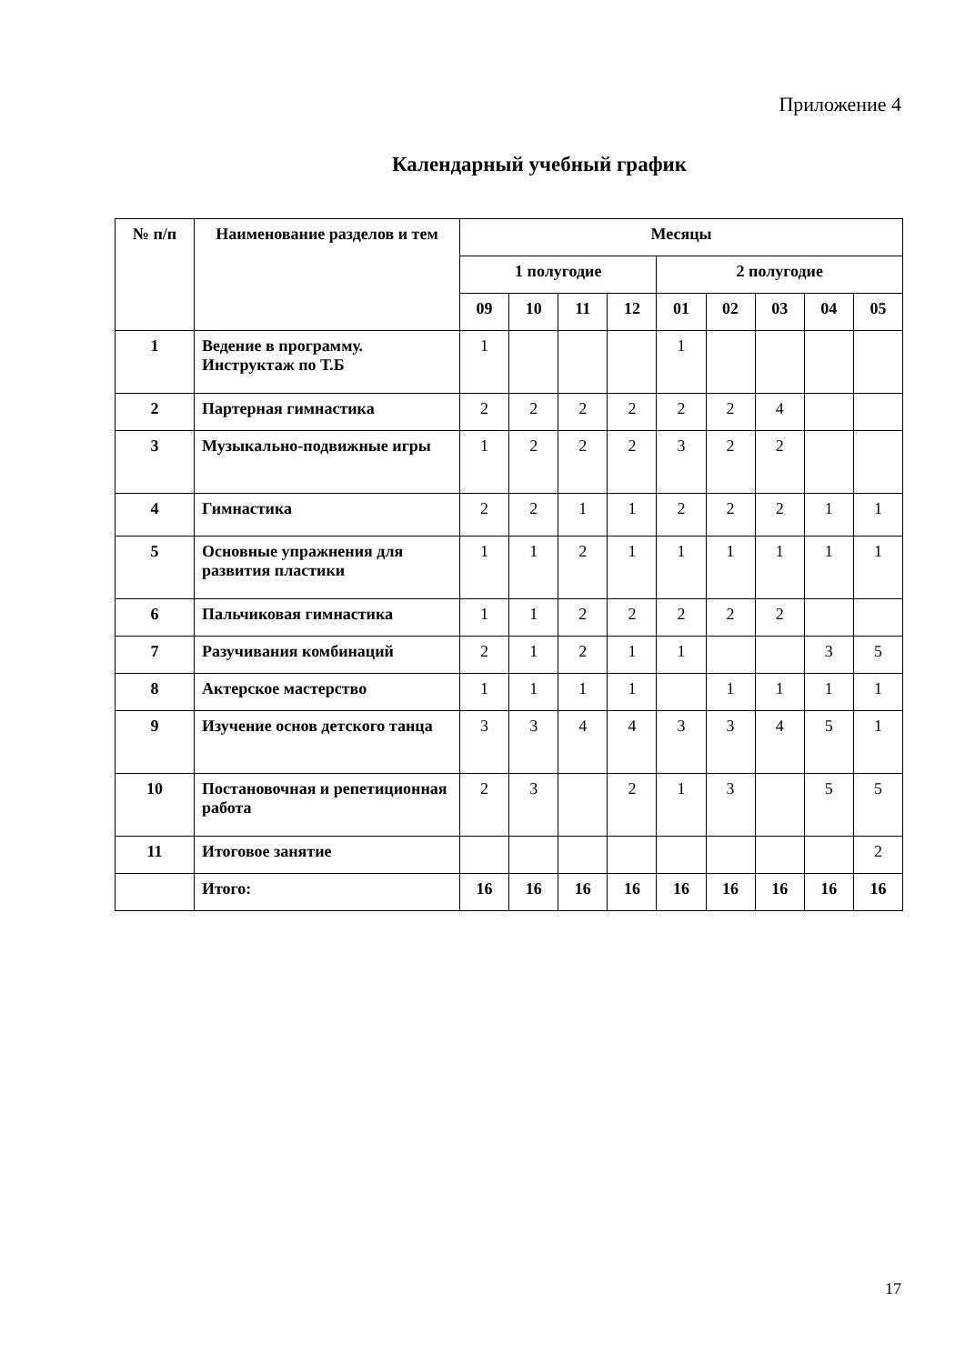Приложение 4
Календарный учебный график
| № п/п | Наименование разделов и тем | Месяцы | | | | | | | | |
| --- | --- | --- | --- | --- | --- | --- | --- | --- | --- | --- |
| | | 1 полугодие | | | | 2 полугодие | | | | |
| | | 09 | 10 | 11 | 12 | 01 | 02 | 03 | 04 | 05 |
| 1 | Ведение в программу. Инструктаж по Т.Б | 1 | | | | 1 | | | | |
| 2 | Партерная гимнастика | 2 | 2 | 2 | 2 | 2 | 2 | 4 | | |
| 3 | Музыкально-подвижные игры | 1 | 2 | 2 | 2 | 3 | 2 | 2 | | |
| 4 | Гимнастика | 2 | 2 | 1 | 1 | 2 | 2 | 2 | 1 | 1 |
| 5 | Основные упражнения для развития пластики | 1 | 1 | 2 | 1 | 1 | 1 | 1 | 1 | 1 |
| 6 | Пальчиковая гимнастика | 1 | 1 | 2 | 2 | 2 | 2 | 2 | | |
| 7 | Разучивания комбинаций | 2 | 1 | 2 | 1 | 1 | | | 3 | 5 |
| 8 | Актерское мастерство | 1 | 1 | 1 | 1 | | 1 | 1 | 1 | 1 |
| 9 | Изучение основ детского танца | 3 | 3 | 4 | 4 | 3 | 3 | 4 | 5 | 1 |
| 10 | Постановочная и репетиционная работа | 2 | 3 | | 2 | 1 | 3 | | 5 | 5 |
| 11 | Итоговое занятие | | | | | | | | | 2 |
| | Итого: | 16 | 16 | 16 | 16 | 16 | 16 | 16 | 16 | 16 |
17